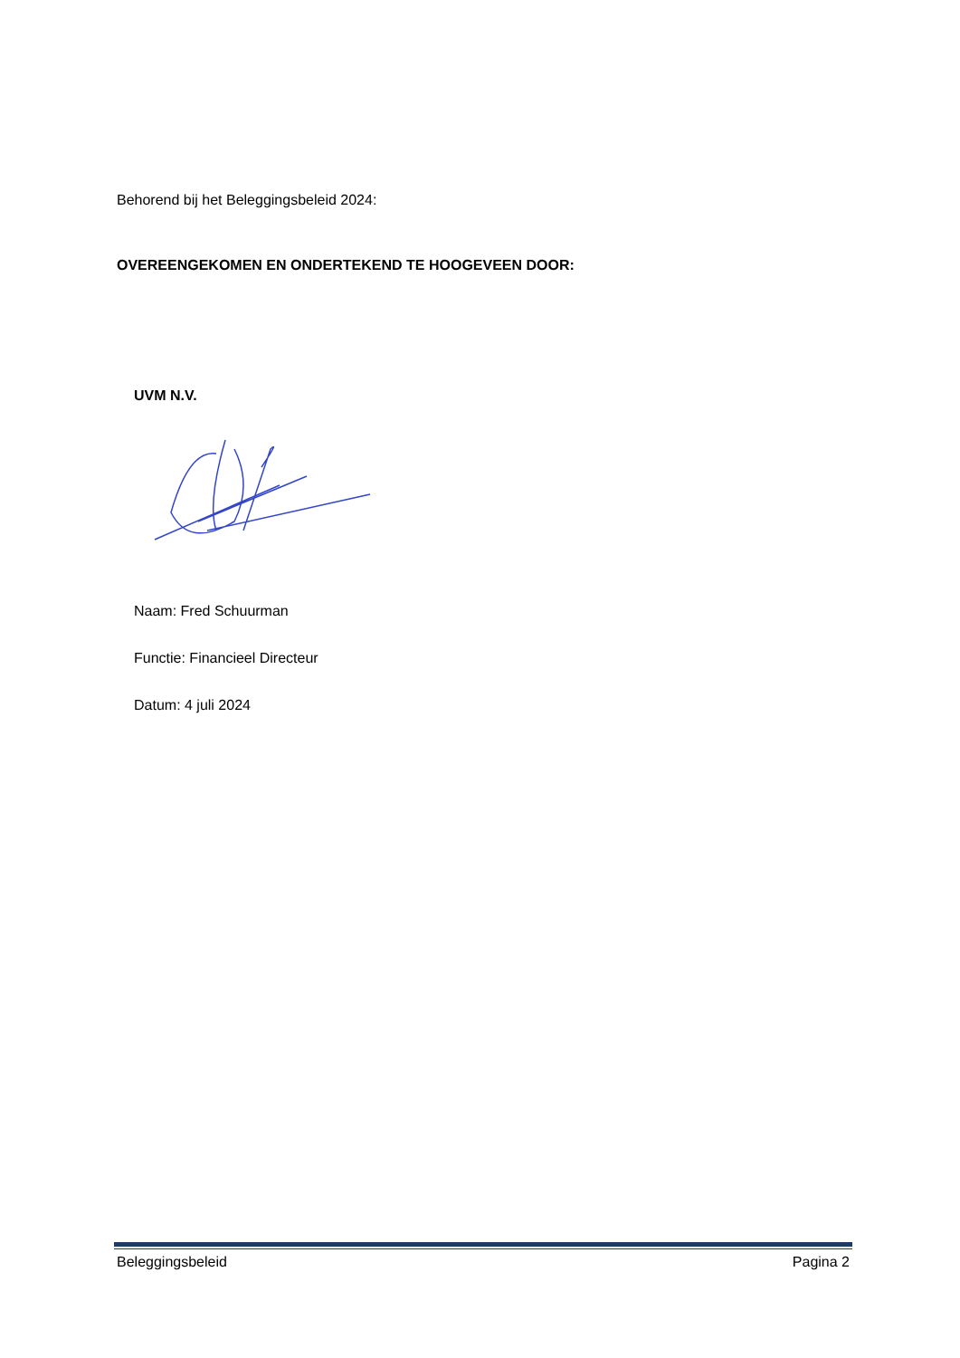Behorend bij het Beleggingsbeleid 2024:
OVEREENGEKOMEN EN ONDERTEKEND TE HOOGEVEEN DOOR:
UVM N.V.
Naam: Fred Schuurman
Functie: Financieel Directeur
Datum: 4 juli 2024
Beleggingsbeleid Pagina 2